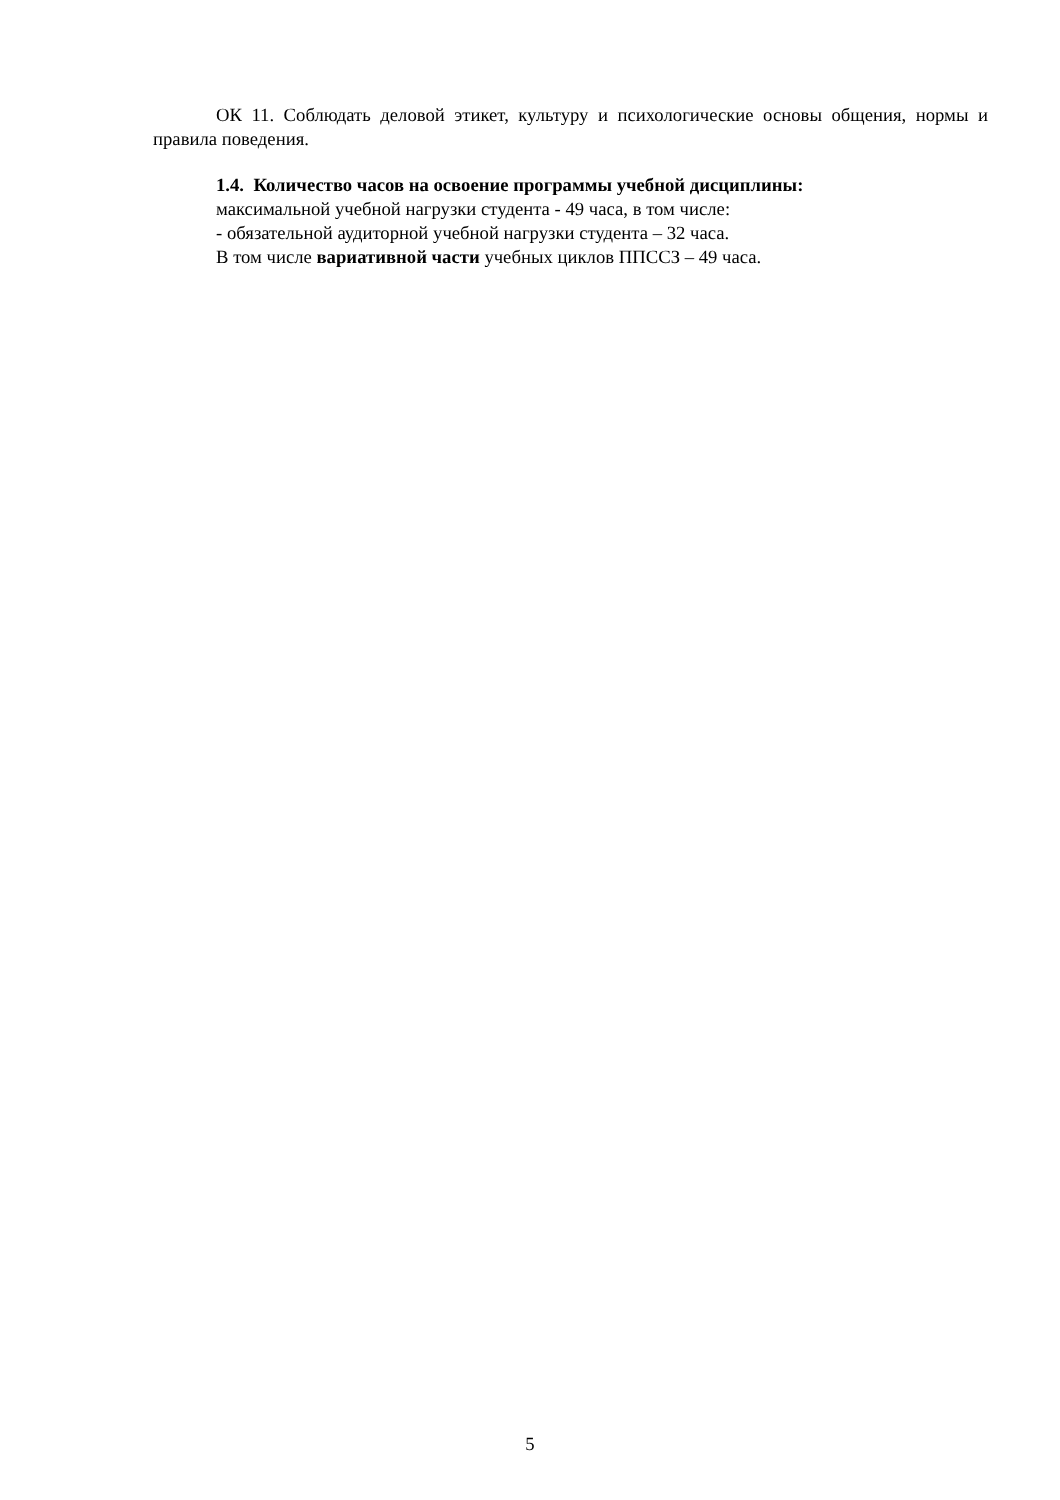ОК 11. Соблюдать деловой этикет, культуру и психологические основы общения, нормы и правила поведения.
1.4. Количество часов на освоение программы учебной дисциплины:
максимальной учебной нагрузки студента - 49 часа, в том числе:
- обязательной аудиторной учебной нагрузки студента – 32 часа.
В том числе вариативной части учебных циклов ППССЗ – 49 часа.
5